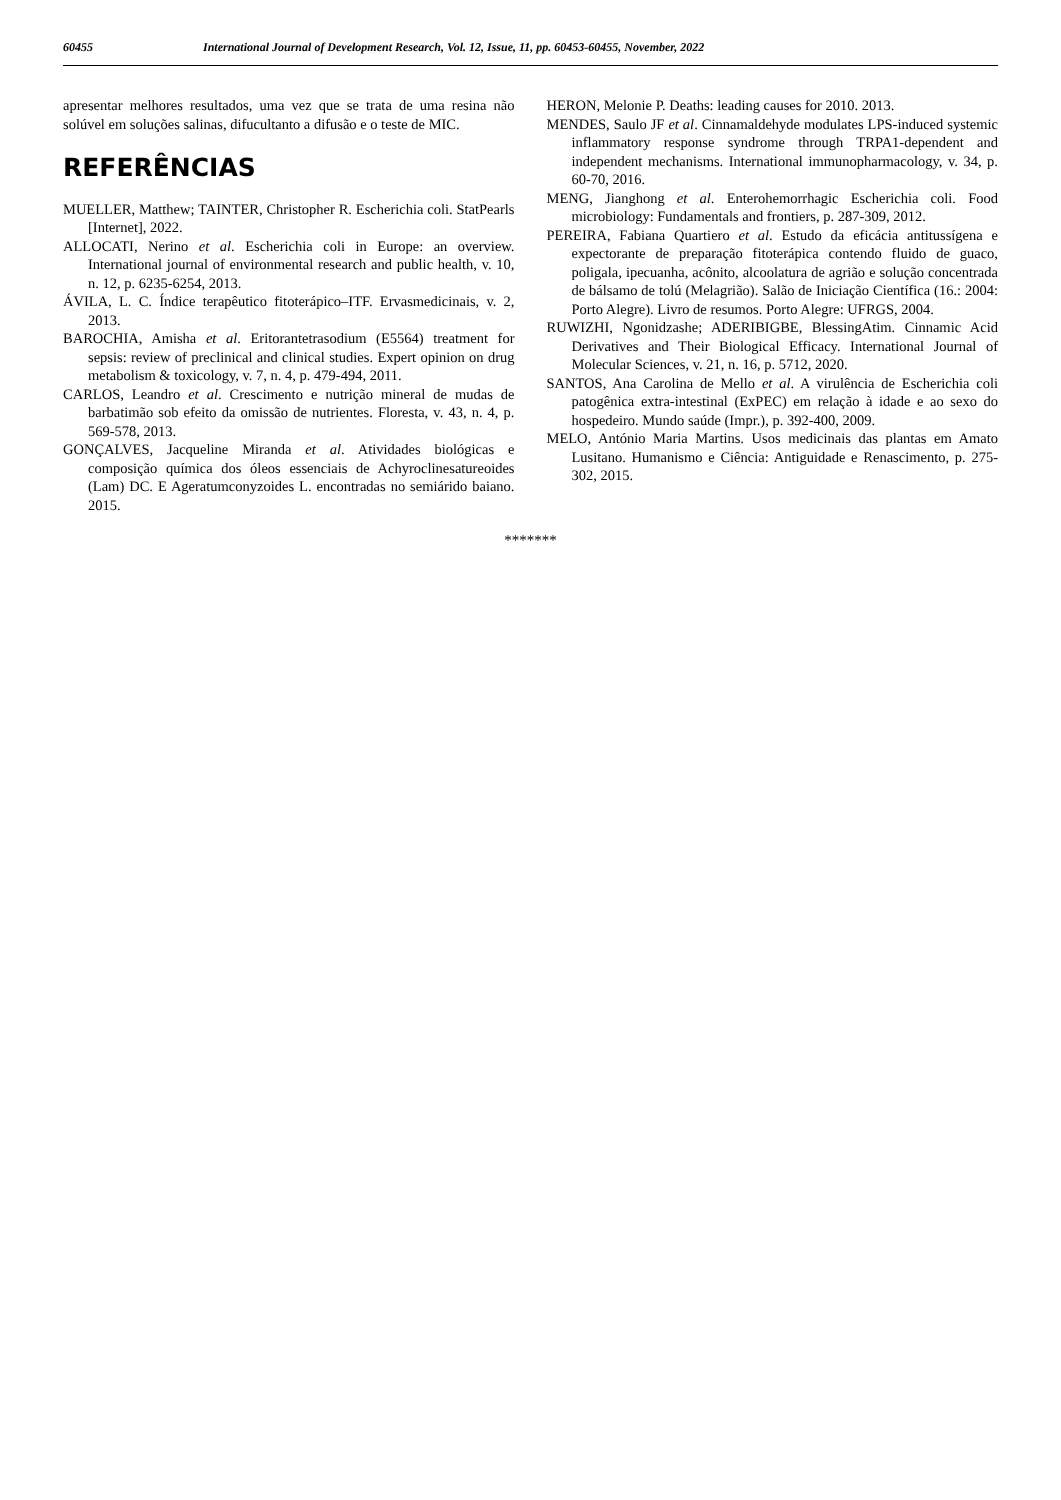60455 International Journal of Development Research, Vol. 12, Issue, 11, pp. 60453-60455, November, 2022
apresentar melhores resultados, uma vez que se trata de uma resina não solúvel em soluções salinas, difucultanto a difusão e o teste de MIC.
REFERÊNCIAS
MUELLER, Matthew; TAINTER, Christopher R. Escherichia coli. StatPearls [Internet], 2022.
ALLOCATI, Nerino et al. Escherichia coli in Europe: an overview. International journal of environmental research and public health, v. 10, n. 12, p. 6235-6254, 2013.
ÁVILA, L. C. Índice terapêutico fitoterápico–ITF. Ervasmedicinais, v. 2, 2013.
BAROCHIA, Amisha et al. Eritorantetrasodium (E5564) treatment for sepsis: review of preclinical and clinical studies. Expert opinion on drug metabolism & toxicology, v. 7, n. 4, p. 479-494, 2011.
CARLOS, Leandro et al. Crescimento e nutrição mineral de mudas de barbatimão sob efeito da omissão de nutrientes. Floresta, v. 43, n. 4, p. 569-578, 2013.
GONÇALVES, Jacqueline Miranda et al. Atividades biológicas e composição química dos óleos essenciais de Achyroclinesatureoides (Lam) DC. E Ageratumconyzoides L. encontradas no semiárido baiano. 2015.
HERON, Melonie P. Deaths: leading causes for 2010. 2013.
MENDES, Saulo JF et al. Cinnamaldehyde modulates LPS-induced systemic inflammatory response syndrome through TRPA1-dependent and independent mechanisms. International immunopharmacology, v. 34, p. 60-70, 2016.
MENG, Jianghong et al. Enterohemorrhagic Escherichia coli. Food microbiology: Fundamentals and frontiers, p. 287-309, 2012.
PEREIRA, Fabiana Quartiero et al. Estudo da eficácia antitussígena e expectorante de preparação fitoterápica contendo fluido de guaco, poligala, ipecuanha, acônito, alcoolatura de agrião e solução concentrada de bálsamo de tolú (Melagrião). Salão de Iniciação Científica (16.: 2004: Porto Alegre). Livro de resumos. Porto Alegre: UFRGS, 2004.
RUWIZHI, Ngonidzashe; ADERIBIGBE, BlessingAtim. Cinnamic Acid Derivatives and Their Biological Efficacy. International Journal of Molecular Sciences, v. 21, n. 16, p. 5712, 2020.
SANTOS, Ana Carolina de Mello et al. A virulência de Escherichia coli patogênica extra-intestinal (ExPEC) em relação à idade e ao sexo do hospedeiro. Mundo saúde (Impr.), p. 392-400, 2009.
MELO, António Maria Martins. Usos medicinais das plantas em Amato Lusitano. Humanismo e Ciência: Antiguidade e Renascimento, p. 275-302, 2015.
*******